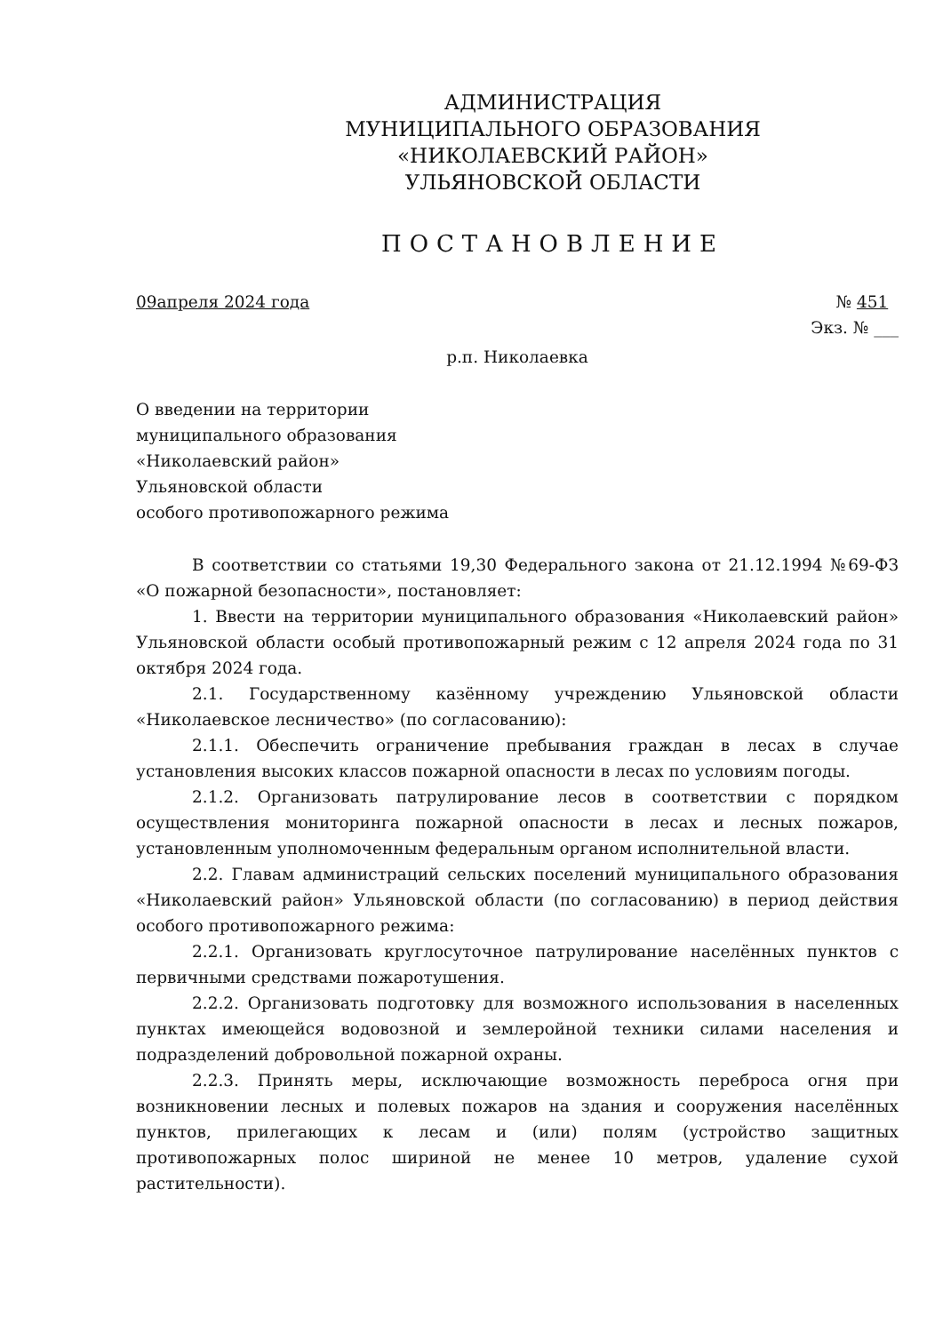АДМИНИСТРАЦИЯ
МУНИЦИПАЛЬНОГО ОБРАЗОВАНИЯ
«НИКОЛАЕВСКИЙ РАЙОН»
УЛЬЯНОВСКОЙ ОБЛАСТИ
ПОСТАНОВЛЕНИЕ
09апреля 2024 года № 451
Экз. № ___
р.п. Николаевка
О введении на территории
муниципального образования
«Николаевский район»
Ульяновской области
особого противопожарного режима
В соответствии со статьями 19,30 Федерального закона от 21.12.1994 №69-ФЗ «О пожарной безопасности», постановляет:
1. Ввести на территории муниципального образования «Николаевский район» Ульяновской области особый противопожарный режим с 12 апреля 2024 года по 31 октября 2024 года.
2.1. Государственному казённому учреждению Ульяновской области «Николаевское лесничество» (по согласованию):
2.1.1. Обеспечить ограничение пребывания граждан в лесах в случае установления высоких классов пожарной опасности в лесах по условиям погоды.
2.1.2. Организовать патрулирование лесов в соответствии с порядком осуществления мониторинга пожарной опасности в лесах и лесных пожаров, установленным уполномоченным федеральным органом исполнительной власти.
2.2. Главам администраций сельских поселений муниципального образования «Николаевский район» Ульяновской области (по согласованию) в период действия особого противопожарного режима:
2.2.1. Организовать круглосуточное патрулирование населённых пунктов с первичными средствами пожаротушения.
2.2.2. Организовать подготовку для возможного использования в населенных пунктах имеющейся водовозной и землеройной техники силами населения и подразделений добровольной пожарной охраны.
2.2.3. Принять меры, исключающие возможность переброса огня при возникновении лесных и полевых пожаров на здания и сооружения населённых пунктов, прилегающих к лесам и (или) полям (устройство защитных противопожарных полос шириной не менее 10 метров, удаление сухой растительности).